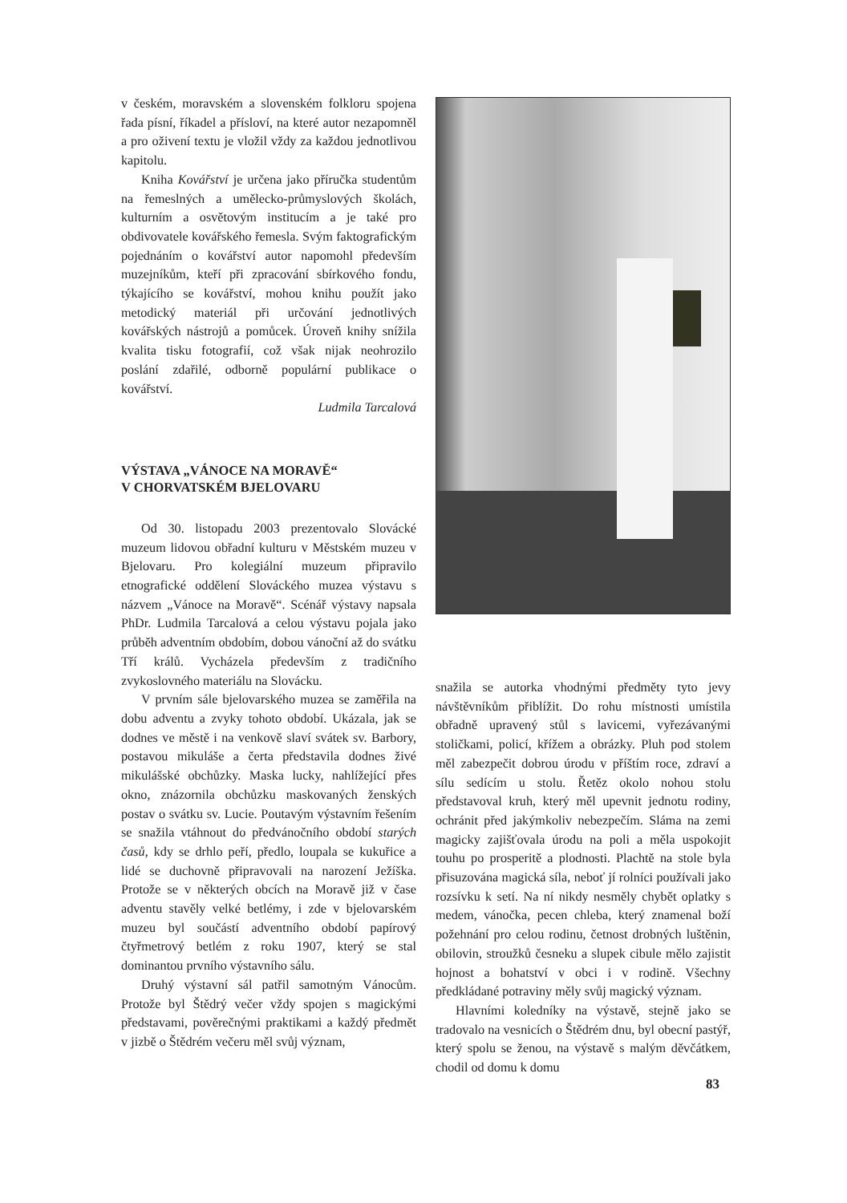v českém, moravském a slovenském folkloru spojena řada písní, říkadel a přísloví, na které autor nezapomněl a pro oživení textu je vložil vždy za každou jednotlivou kapitolu.
Kniha Kovářství je určena jako příručka studentům na řemeslných a umělecko-průmyslových školách, kulturním a osvětovým institucím a je také pro obdivovatele kovářského řemesla. Svým faktografickým pojednáním o kovářství autor napomohl především muzejníkům, kteří při zpracování sbírkového fondu, týkajícího se kovářství, mohou knihu použít jako metodický materiál při určování jednotlivých kovářských nástrojů a pomůcek. Úroveň knihy snížila kvalita tisku fotografií, což však nijak neohrozilo poslání zdařilé, odborně populární publikace o kovářství.
Ludmila Tarcalová
VÝSTAVA „VÁNOCE NA MORAVĚ“
V CHORVATSKÉM BJELOVARU
Od 30. listopadu 2003 prezentovalo Slovácké muzeum lidovou obřadní kulturu v Městském muzeu v Bjelovaru. Pro kolegiální muzeum připravilo etnografické oddělení Slováckého muzea výstavu s názvem „Vánoce na Moravě“. Scénář výstavy napsala PhDr. Ludmila Tarcalová a celou výstavu pojala jako průběh adventním obdobím, dobou vánoční až do svátku Tří králů. Vycházela především z tradičního zvykoslovného materiálu na Slovácku.
V prvním sále bjelovarského muzea se zaměřila na dobu adventu a zvyky tohoto období. Ukázala, jak se dodnes ve městě i na venkově slaví svátek sv. Barbory, postavou mikuláše a čerta představila dodnes živé mikulášské obchůzky. Maska lucky, nahlížející přes okno, znázornila obchůzku maskovaných ženských postav o svátku sv. Lucie. Poutavým výstavním řešením se snažila vtáhnout do předvánočního období starých časů, kdy se drhlo peří, předlo, loupala se kukuřice a lidé se duchovně připravovali na narození Ježíška. Protože se v některých obcích na Moravě již v čase adventu stavěly velké betlémy, i zde v bjelovarském muzeu byl součástí adventního období papírový čtyřmetrový betlém z roku 1907, který se stal dominantou prvního výstavního sálu.
Druhý výstavní sál patřil samotným Vánocům. Protože byl Štědrý večer vždy spojen s magickými představami, pověrečnými praktikami a každý předmět v jizbě o Štědrém večeru měl svůj význam,
snažila se autorka vhodnými předměty tyto jevy návštěvníkům přiblížit. Do rohu místnosti umístila obřadně upravený stůl s lavicemi, vyřezávanými stoličkami, policí, křížem a obrázky. Pluh pod stolem měl zabezpečit dobrou úrodu v příštím roce, zdraví a sílu sedícím u stolu. Řetěz okolo nohou stolu představoval kruh, který měl upevnit jednotu rodiny, ochránit před jakýmkoliv nebezpečím. Sláma na zemi magicky zajišťovala úrodu na poli a měla uspokojit touhu po prosperitě a plodnosti. Plachtě na stole byla přisuzována magická síla, neboť jí rolníci používali jako rozsívku k setí. Na ní nikdy nesměly chybět oplatky s medem, vánočka, pecen chleba, který znamenal boží požehnání pro celou rodinu, četnost drobných luštěnin, obilovin, stroužků česneku a slupek cibule mělo zajistit hojnost a bohatství v obci i v rodině. Všechny předkládané potraviny měly svůj magický význam.
Hlavními koledníky na výstavě, stejně jako se tradovalo na vesnicích o Štědrém dnu, byl obecní pastýř, který spolu se ženou, na výstavě s malým děvčátkem, chodil od domu k domu
83